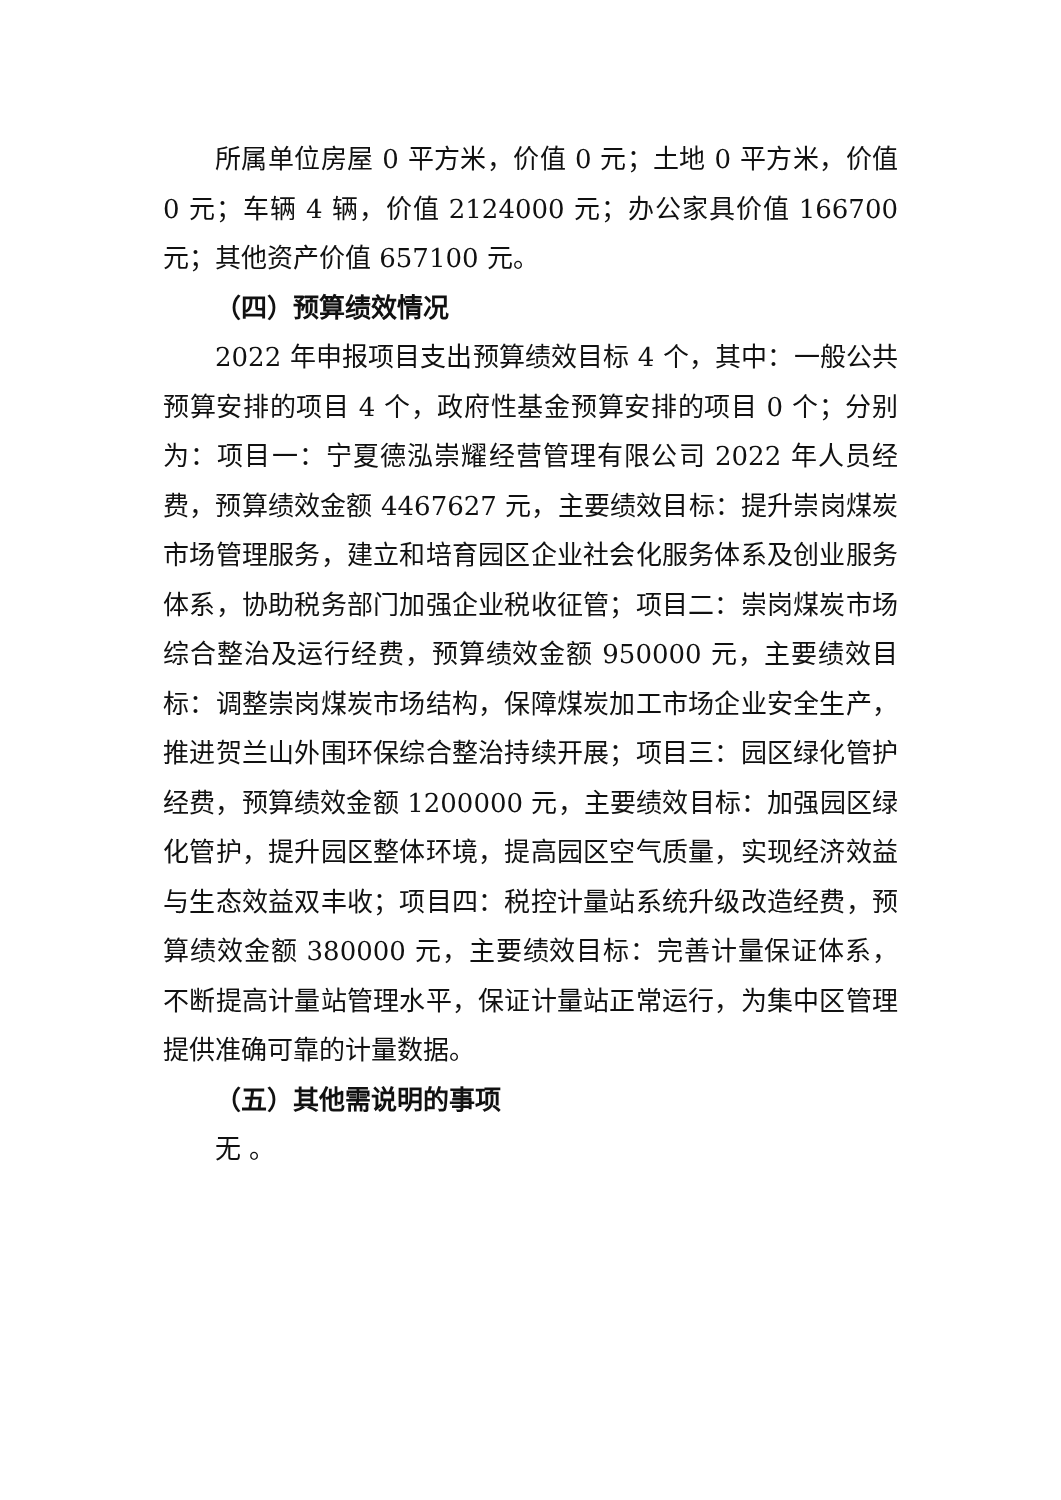所属单位房屋 0 平方米，价值 0 元；土地 0 平方米，价值 0 元；车辆 4 辆，价值 2124000 元；办公家具价值 166700 元；其他资产价值 657100 元。
（四）预算绩效情况
2022 年申报项目支出预算绩效目标 4 个，其中：一般公共预算安排的项目 4 个，政府性基金预算安排的项目 0 个；分别为：项目一：宁夏德泓崇耀经营管理有限公司 2022 年人员经费，预算绩效金额 4467627 元，主要绩效目标：提升崇岗煤炭市场管理服务，建立和培育园区企业社会化服务体系及创业服务体系，协助税务部门加强企业税收征管；项目二：崇岗煤炭市场综合整治及运行经费，预算绩效金额 950000 元，主要绩效目标：调整崇岗煤炭市场结构，保障煤炭加工市场企业安全生产，推进贺兰山外围环保综合整治持续开展；项目三：园区绿化管护经费，预算绩效金额 1200000 元，主要绩效目标：加强园区绿化管护，提升园区整体环境，提高园区空气质量，实现经济效益与生态效益双丰收；项目四：税控计量站系统升级改造经费，预算绩效金额 380000 元，主要绩效目标：完善计量保证体系，不断提高计量站管理水平，保证计量站正常运行，为集中区管理提供准确可靠的计量数据。
（五）其他需说明的事项
无 。